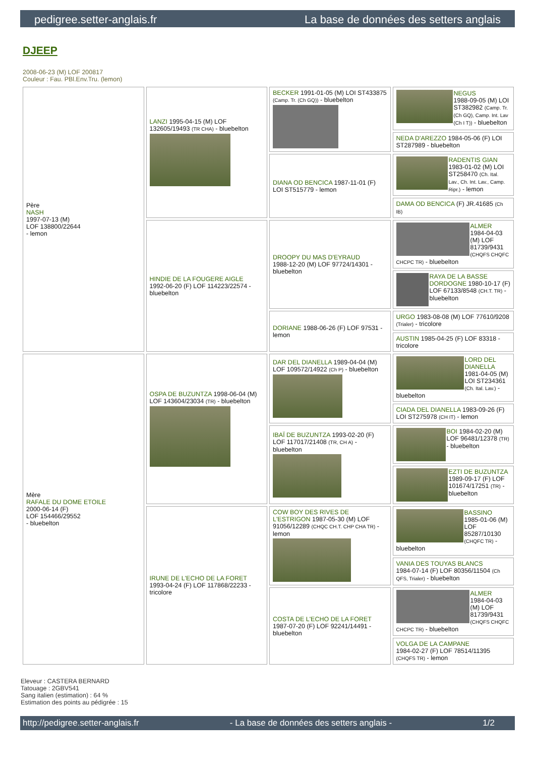pedigree.setter-anglais.fr La base de données des setters anglais
DJEEP
2008-06-23 (M) LOF 200817
Couleur : Fau. PBl.Env.Tru. (lemon)
| Père NASH 1997-07-13 (M) LOF 138800/22644 - lemon | LANZI 1995-04-15 (M) LOF 132605/19493 (TR CHA) - bluebelton | BECKER 1991-01-05 (M) LOI ST433875 (Camp. Tr. (Ch GQ)) - bluebelton | NEGUS 1988-09-05 (M) LOI ST382982 (Camp. Tr. (Ch GQ), Camp. Int. Lav (Ch I T)) - bluebelton |
| | | | NEDA D'AREZZO 1984-05-06 (F) LOI ST287989 - bluebelton |
| | | DIANA OD BENCICA 1987-11-01 (F) LOI ST515779 - lemon | RADENTIS GIAN 1983-01-02 (M) LOI ST258470 (Ch. Ital. Lav., Ch. Int. Lav., Camp. Ripr.) - lemon |
| | | | DAMA OD BENCICA (F) JR.41685 (Ch IB) |
| | HINDIE DE LA FOUGERE AIGLE 1992-06-20 (F) LOF 114223/22574 - bluebelton | DROOPY DU MAS D'EYRAUD 1988-12-20 (M) LOF 97724/14301 - bluebelton | ALMER 1984-04-03 (M) LOF 81739/9431 (CHQFS CHQFC CHCPC TR) - bluebelton |
| | | | RAYA DE LA BASSE DORDOGNE 1980-10-17 (F) LOF 67133/8548 (CH.T. TR) - bluebelton |
| | | DORIANE 1988-06-26 (F) LOF 97531 - lemon | URGO 1983-08-08 (M) LOF 77610/9208 (Trialer) - tricolore |
| | | | AUSTIN 1985-04-25 (F) LOF 83318 - tricolore |
| Mère RAFALE DU DOME ETOILE 2000-06-14 (F) LOF 154466/29552 - bluebelton | OSPA DE BUZUNTZA 1998-06-04 (M) LOF 143604/23034 (TR) - bluebelton | DAR DEL DIANELLA 1989-04-04 (M) LOF 109572/14922 (Ch P) - bluebelton | LORD DEL DIANELLA 1981-04-05 (M) LOI ST234361 (Ch. Ital. Lav.) - bluebelton |
| | | | CIADA DEL DIANELLA 1983-09-26 (F) LOI ST275978 (CH IT) - lemon |
| | | IBAÏ DE BUZUNTZA 1993-02-20 (F) LOF 117017/21408 (TR, CH A) - bluebelton | BOI 1984-02-20 (M) LOF 96481/12378 (TR) - bluebelton |
| | | | EZTI DE BUZUNTZA 1989-09-17 (F) LOF 101674/17251 (TR) - bluebelton |
| | IRUNE DE L'ECHO DE LA FORET 1993-04-24 (F) LOF 117868/22233 - tricolore | COW BOY DES RIVES DE L'ESTRIGON 1987-05-30 (M) LOF 91056/12289 (CHQC CH.T. CHP CHA TR) - lemon | BASSINO 1985-01-06 (M) LOF 85287/10130 (CHQFC TR) - bluebelton |
| | | | VANIA DES TOUYAS BLANCS 1984-07-14 (F) LOF 80356/11504 (Ch QFS, Trialer) - bluebelton |
| | | COSTA DE L'ECHO DE LA FORET 1987-07-20 (F) LOF 92241/14491 - bluebelton | ALMER 1984-04-03 (M) LOF 81739/9431 (CHQFS CHQFC CHCPC TR) - bluebelton |
| | | | VOLGA DE LA CAMPANE 1984-02-27 (F) LOF 78514/11395 (CHQFS TR) - lemon |
Eleveur : CASTERA BERNARD
Tatouage : 2GBV541
Sang italien (estimation) : 64 %
Estimation des points au pédigrée : 15
http://pedigree.setter-anglais.fr - La base de données des setters anglais - 1/2